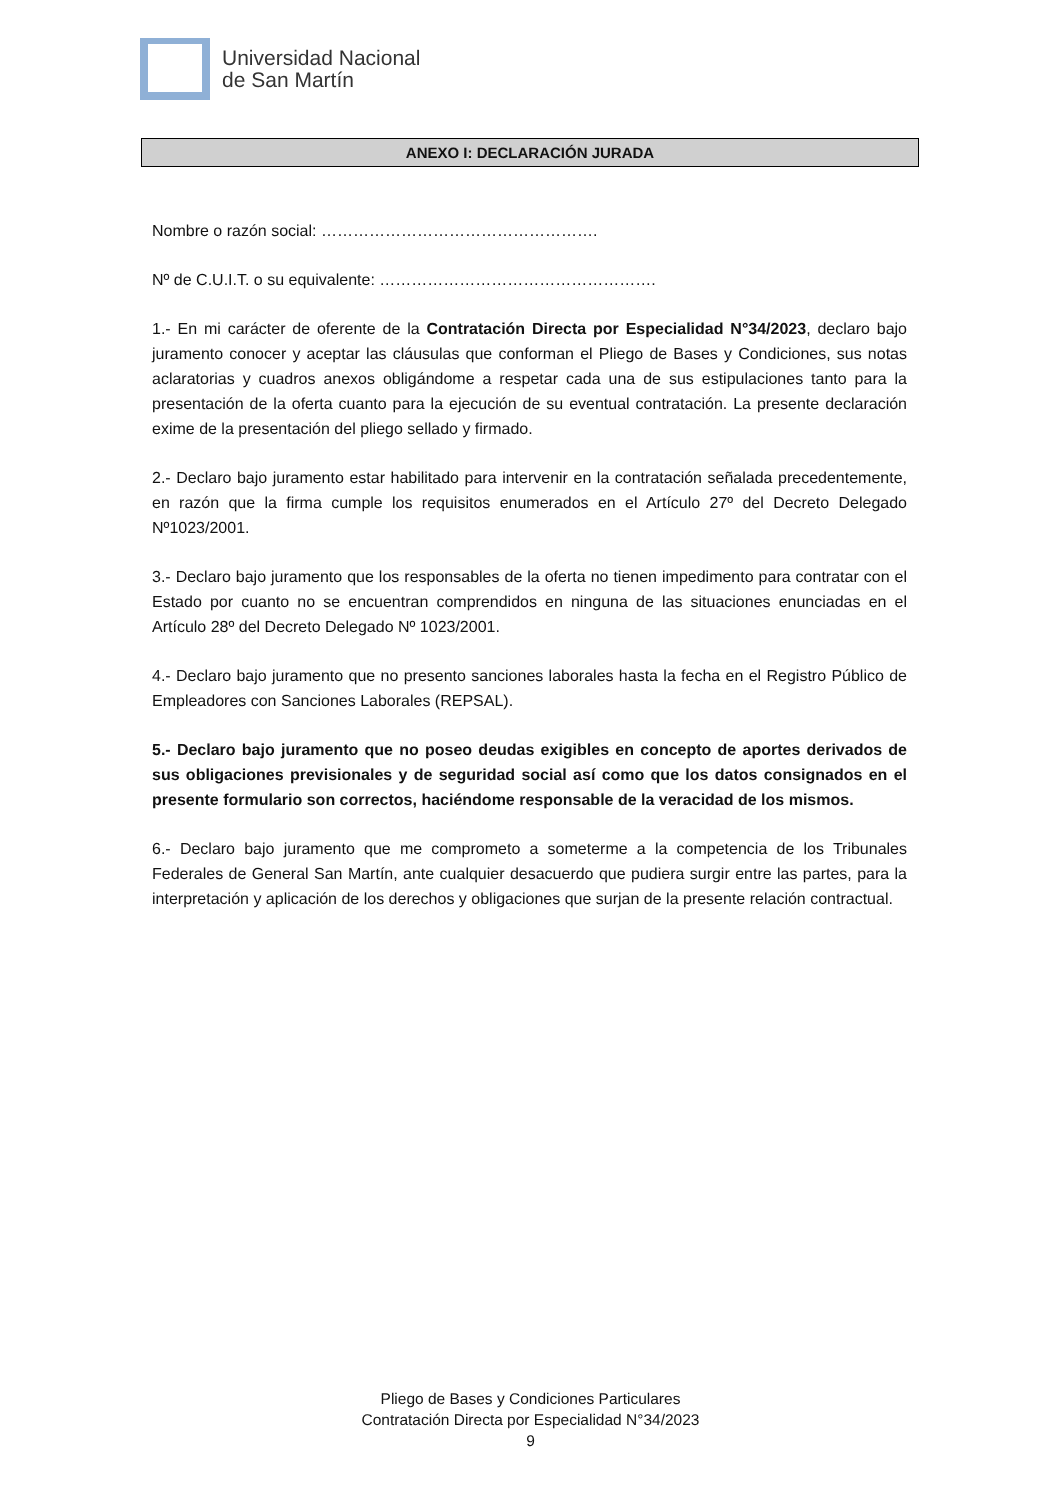Universidad Nacional
de San Martín
ANEXO I: DECLARACIÓN JURADA
Nombre o razón social: …………………………………………….
Nº de C.U.I.T. o su equivalente: …………………………………………….
1.- En mi carácter de oferente de la Contratación Directa por Especialidad N°34/2023, declaro bajo juramento conocer y aceptar las cláusulas que conforman el Pliego de Bases y Condiciones, sus notas aclaratorias y cuadros anexos obligándome a respetar cada una de sus estipulaciones tanto para la presentación de la oferta cuanto para la ejecución de su eventual contratación. La presente declaración exime de la presentación del pliego sellado y firmado.
2.- Declaro bajo juramento estar habilitado para intervenir en la contratación señalada precedentemente, en razón que la firma cumple los requisitos enumerados en el Artículo 27º del Decreto Delegado Nº1023/2001.
3.- Declaro bajo juramento que los responsables de la oferta no tienen impedimento para contratar con el Estado por cuanto no se encuentran comprendidos en ninguna de las situaciones enunciadas en el Artículo 28º del Decreto Delegado Nº 1023/2001.
4.- Declaro bajo juramento que no presento sanciones laborales hasta la fecha en el Registro Público de Empleadores con Sanciones Laborales (REPSAL).
5.- Declaro bajo juramento que no poseo deudas exigibles en concepto de aportes derivados de sus obligaciones previsionales y de seguridad social así como que los datos consignados en el presente formulario son correctos, haciéndome responsable de la veracidad de los mismos.
6.- Declaro bajo juramento que me comprometo a someterme a la competencia de los Tribunales Federales de General San Martín, ante cualquier desacuerdo que pudiera surgir entre las partes, para la interpretación y aplicación de los derechos y obligaciones que surjan de la presente relación contractual.
Pliego de Bases y Condiciones Particulares
Contratación Directa por Especialidad N°34/2023
9